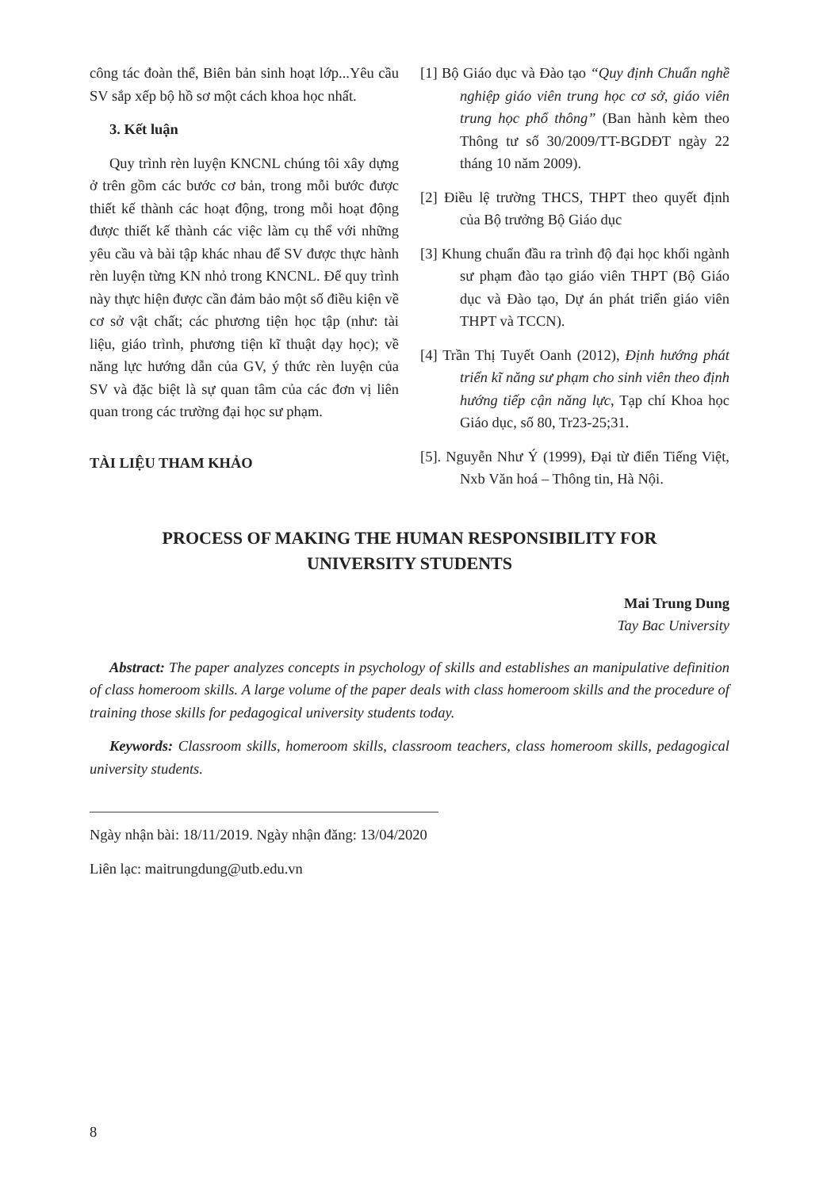công tác đoàn thể, Biên bản sinh hoạt lớp...Yêu cầu SV sắp xếp bộ hồ sơ một cách khoa học nhất.
3. Kết luận
Quy trình rèn luyện KNCNL chúng tôi xây dựng ở trên gồm các bước cơ bản, trong mỗi bước được thiết kế thành các hoạt động, trong mỗi hoạt động được thiết kế thành các việc làm cụ thể với những yêu cầu và bài tập khác nhau để SV được thực hành rèn luyện từng KN nhỏ trong KNCNL. Để quy trình này thực hiện được cần đảm bảo một số điều kiện về cơ sở vật chất; các phương tiện học tập (như: tài liệu, giáo trình, phương tiện kĩ thuật dạy học); về năng lực hướng dẫn của GV, ý thức rèn luyện của SV và đặc biệt là sự quan tâm của các đơn vị liên quan trong các trường đại học sư phạm.
TÀI LIỆU THAM KHẢO
[1] Bộ Giáo dục và Đào tạo “Quy định Chuẩn nghề nghiệp giáo viên trung học cơ sở, giáo viên trung học phổ thông” (Ban hành kèm theo Thông tư số 30/2009/TT-BGDĐT ngày 22 tháng 10 năm 2009).
[2] Điều lệ trường THCS, THPT theo quyết định của Bộ trưởng Bộ Giáo dục
[3] Khung chuẩn đầu ra trình độ đại học khối ngành sư phạm đào tạo giáo viên THPT (Bộ Giáo dục và Đào tạo, Dự án phát triển giáo viên THPT và TCCN).
[4] Trần Thị Tuyết Oanh (2012), Định hướng phát triển kĩ năng sư phạm cho sinh viên theo định hướng tiếp cận năng lực, Tạp chí Khoa học Giáo dục, số 80, Tr23-25;31.
[5]. Nguyễn Như Ý (1999), Đại từ điển Tiếng Việt, Nxb Văn hoá – Thông tin, Hà Nội.
PROCESS OF MAKING THE HUMAN RESPONSIBILITY FOR
UNIVERSITY STUDENTS
Mai Trung Dung
Tay Bac University
Abstract: The paper analyzes concepts in psychology of skills and establishes an manipulative definition of class homeroom skills. A large volume of the paper deals with class homeroom skills and the procedure of training those skills for pedagogical university students today.
Keywords: Classroom skills, homeroom skills, classroom teachers, class homeroom skills, pedagogical university students.
Ngày nhận bài: 18/11/2019. Ngày nhận đăng: 13/04/2020
Liên lạc: maitrungdung@utb.edu.vn
8